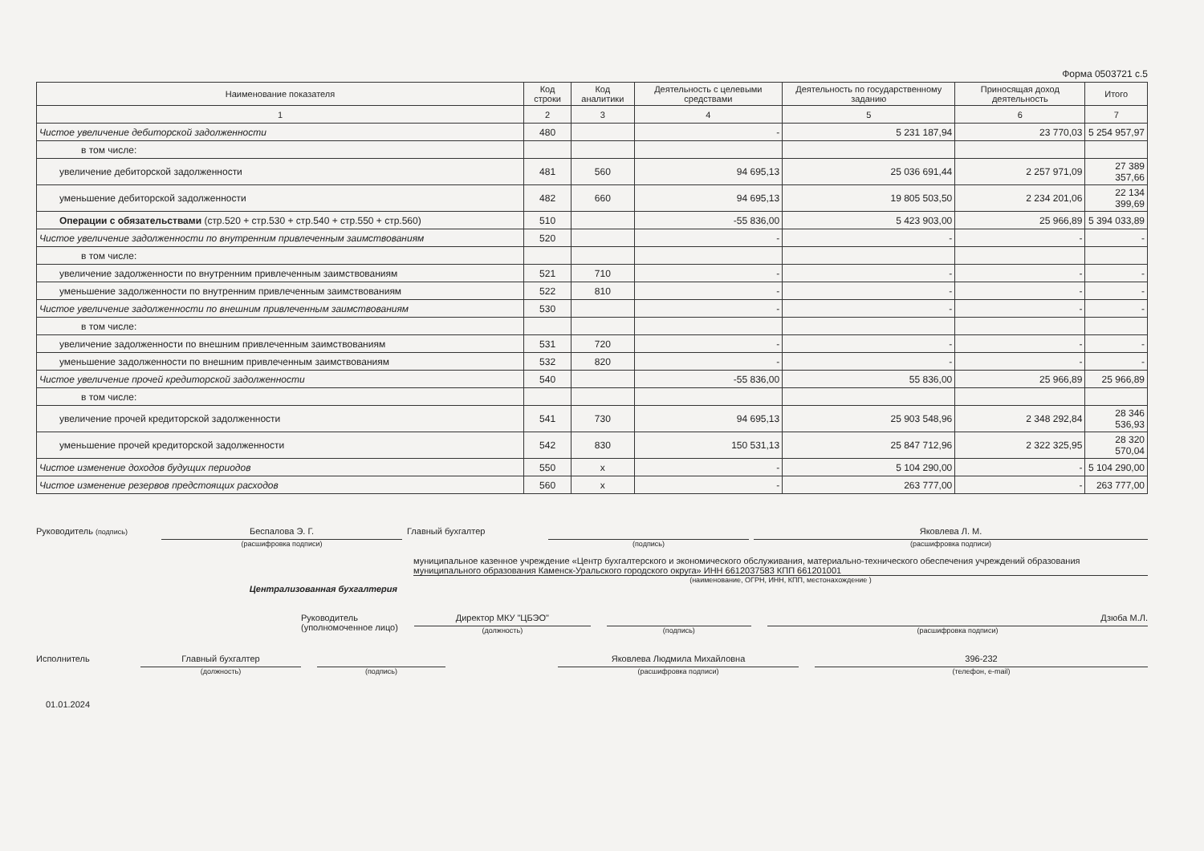Форма 0503721 с.5
| Наименование показателя | Код строки | Код аналитики | Деятельность с целевыми средствами | Деятельность по государственному заданию | Приносящая доход деятельность | Итого |
| --- | --- | --- | --- | --- | --- | --- |
| 1 | 2 | 3 | 4 | 5 | 6 | 7 |
| Чистое увеличение дебиторской задолженности | 480 | | - | 5 231 187,94 | 23 770,03 | 5 254 957,97 |
| в том числе: | | | | | | |
| увеличение дебиторской задолженности | 481 | 560 | 94 695,13 | 25 036 691,44 | 2 257 971,09 | 27 389 357,66 |
| уменьшение дебиторской задолженности | 482 | 660 | 94 695,13 | 19 805 503,50 | 2 234 201,06 | 22 134 399,69 |
| Операции с обязательствами (стр.520 + стр.530 + стр.540 + стр.550 + стр.560) | 510 | | -55 836,00 | 5 423 903,00 | 25 966,89 | 5 394 033,89 |
| Чистое увеличение задолженности по внутренним привлеченным заимствованиям | 520 | | - | - | - | - |
| в том числе: | | | | | | |
| увеличение задолженности по внутренним привлеченным заимствованиям | 521 | 710 | - | - | - | - |
| уменьшение задолженности по внутренним привлеченным заимствованиям | 522 | 810 | - | - | - | - |
| Чистое увеличение задолженности по внешним привлеченным заимствованиям | 530 | | - | - | - | - |
| в том числе: | | | | | | |
| увеличение задолженности по внешним привлеченным заимствованиям | 531 | 720 | - | - | - | - |
| уменьшение задолженности по внешним привлеченным заимствованиям | 532 | 820 | - | - | - | - |
| Чистое увеличение прочей кредиторской задолженности | 540 | | -55 836,00 | 55 836,00 | 25 966,89 | 25 966,89 |
| в том числе: | | | | | | |
| увеличение прочей кредиторской задолженности | 541 | 730 | 94 695,13 | 25 903 548,96 | 2 348 292,84 | 28 346 536,93 |
| уменьшение прочей кредиторской задолженности | 542 | 830 | 150 531,13 | 25 847 712,96 | 2 322 325,95 | 28 320 570,04 |
| Чистое изменение доходов будущих периодов | 550 | x | - | 5 104 290,00 | - | 5 104 290,00 |
| Чистое изменение резервов предстоящих расходов | 560 | x | - | 263 777,00 | - | 263 777,00 |
Руководитель (подпись)
Беспалова Э. Г.
(расшифровка подписи)
Главный бухгалтер
(подпись)
Яковлева Л. М.
(расшифровка подписи)
Централизованная бухгалтерия
муниципальное казенное учреждение «Центр бухгалтерского и экономического обслуживания, материально-технического обеспечения учреждений образования муниципального образования Каменск-Уральского городского округа» ИНН 6612037583 КПП 661201001
(наименование, ОГРН, ИНН, КПП, местонахождение )
Руководитель
(уполномоченное лицо)
Директор МКУ "ЦБЭО"
(должность)
(подпись)
Дзюба М.Л.
(расшифровка подписи)
Исполнитель Главный бухгалтер
(должность)
(подпись)
Яковлева Людмила Михайловна
(расшифровка подписи)
396-232
(телефон, e-mail)
01.01.2024
Детский сад № 62